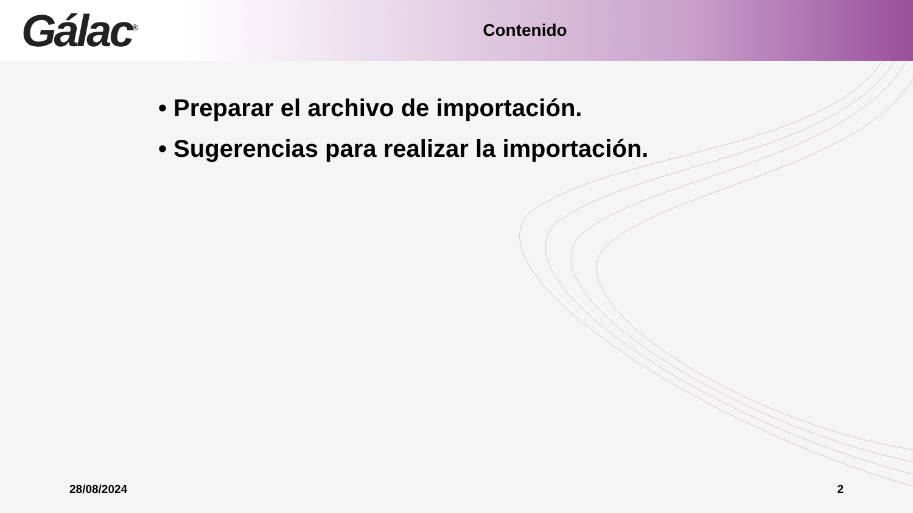Gálac<sup>®</sup>
Contenido
• Preparar el archivo de importación.
• Sugerencias para realizar la importación.
28/08/2024 2